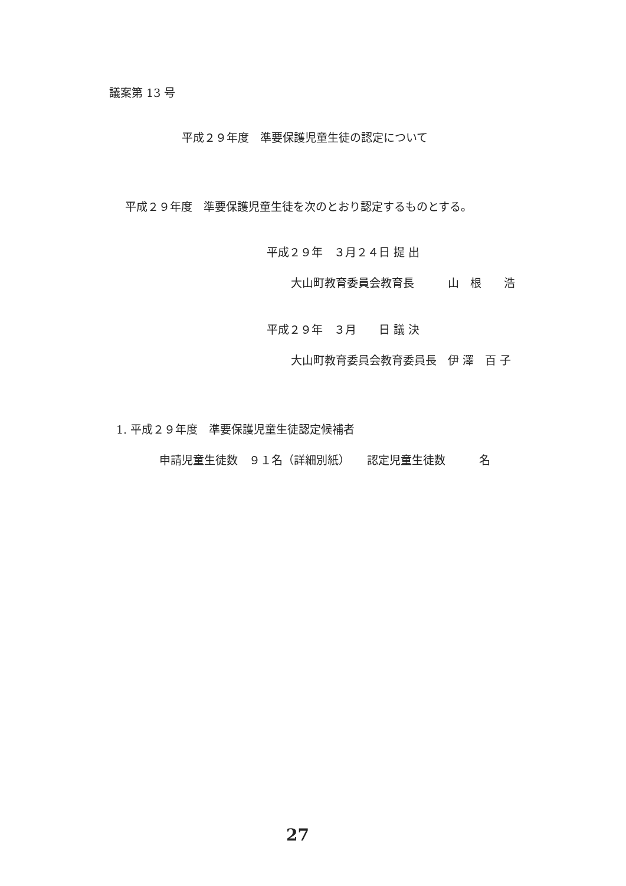議案第 13 号
平成２９年度　準要保護児童生徒の認定について
平成２９年度　準要保護児童生徒を次のとおり認定するものとする。
平成２９年　３月２４日 提 出
大山町教育委員会教育長　　　山　根　　浩
平成２９年　３月　　日 議 決
大山町教育委員会教育委員長　伊 澤　百 子
1. 平成２９年度　準要保護児童生徒認定候補者
申請児童生徒数　９１名（詳細別紙）　　認定児童生徒数　　　名
27